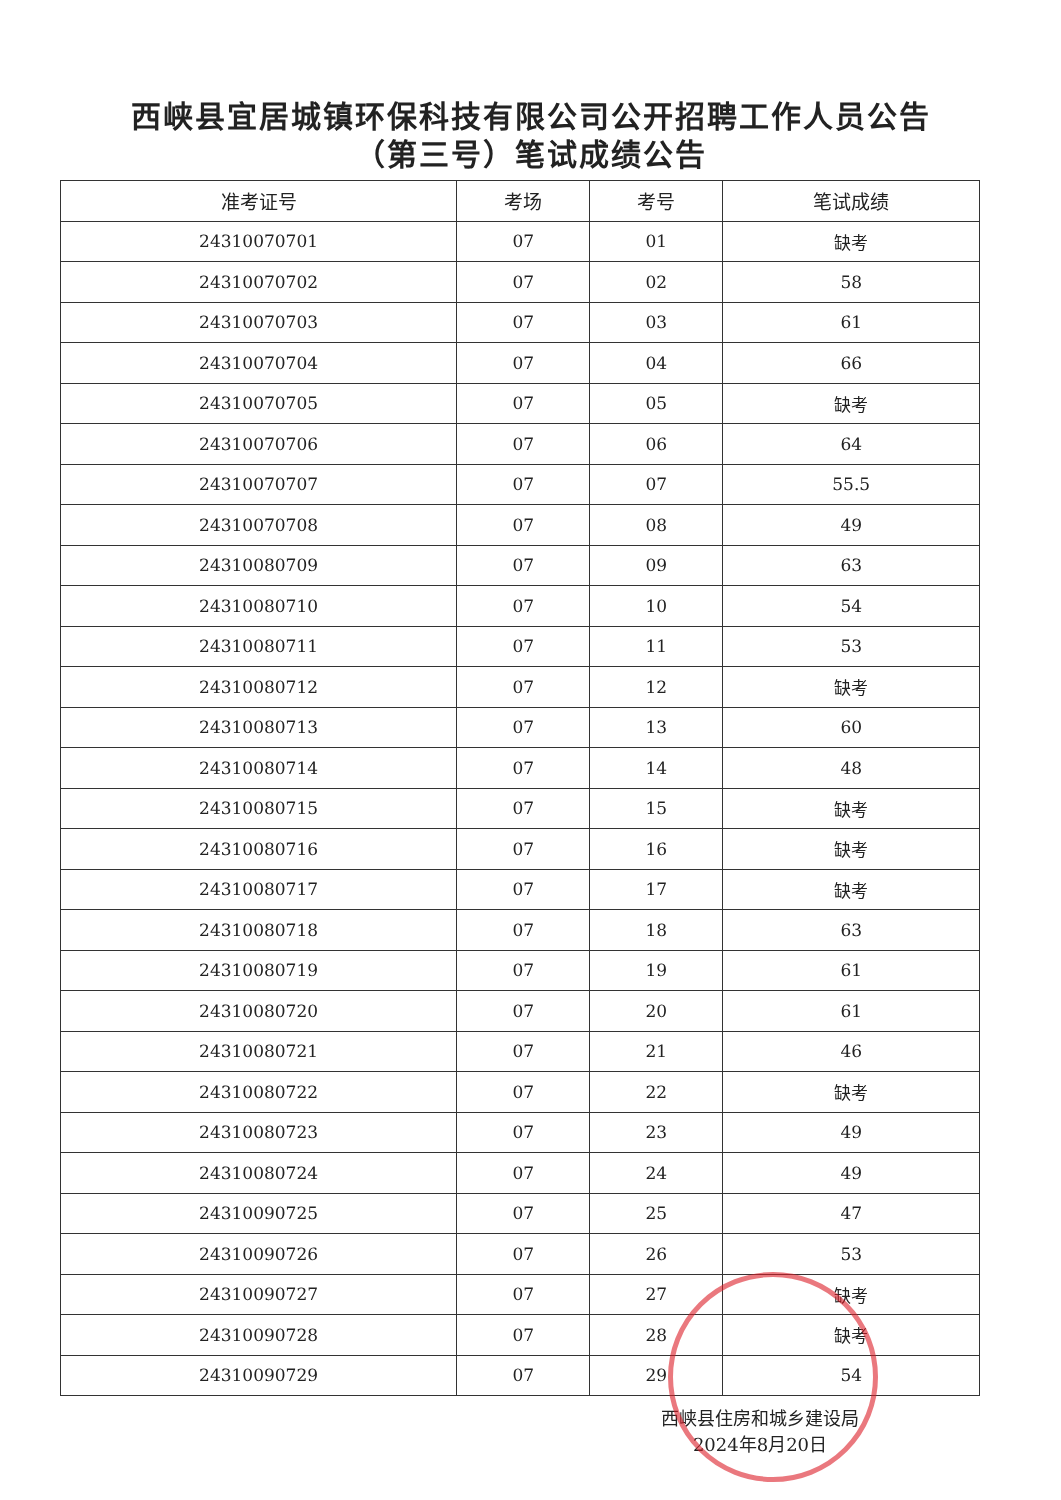西峡县宜居城镇环保科技有限公司公开招聘工作人员公告
（第三号）笔试成绩公告
| 准考证号 | 考场 | 考号 | 笔试成绩 |
| --- | --- | --- | --- |
| 24310070701 | 07 | 01 | 缺考 |
| 24310070702 | 07 | 02 | 58 |
| 24310070703 | 07 | 03 | 61 |
| 24310070704 | 07 | 04 | 66 |
| 24310070705 | 07 | 05 | 缺考 |
| 24310070706 | 07 | 06 | 64 |
| 24310070707 | 07 | 07 | 55.5 |
| 24310070708 | 07 | 08 | 49 |
| 24310080709 | 07 | 09 | 63 |
| 24310080710 | 07 | 10 | 54 |
| 24310080711 | 07 | 11 | 53 |
| 24310080712 | 07 | 12 | 缺考 |
| 24310080713 | 07 | 13 | 60 |
| 24310080714 | 07 | 14 | 48 |
| 24310080715 | 07 | 15 | 缺考 |
| 24310080716 | 07 | 16 | 缺考 |
| 24310080717 | 07 | 17 | 缺考 |
| 24310080718 | 07 | 18 | 63 |
| 24310080719 | 07 | 19 | 61 |
| 24310080720 | 07 | 20 | 61 |
| 24310080721 | 07 | 21 | 46 |
| 24310080722 | 07 | 22 | 缺考 |
| 24310080723 | 07 | 23 | 49 |
| 24310080724 | 07 | 24 | 49 |
| 24310090725 | 07 | 25 | 47 |
| 24310090726 | 07 | 26 | 53 |
| 24310090727 | 07 | 27 | 缺考 |
| 24310090728 | 07 | 28 | 缺考 |
| 24310090729 | 07 | 29 | 54 |
西峡县住房和城乡建设局
2024年8月20日